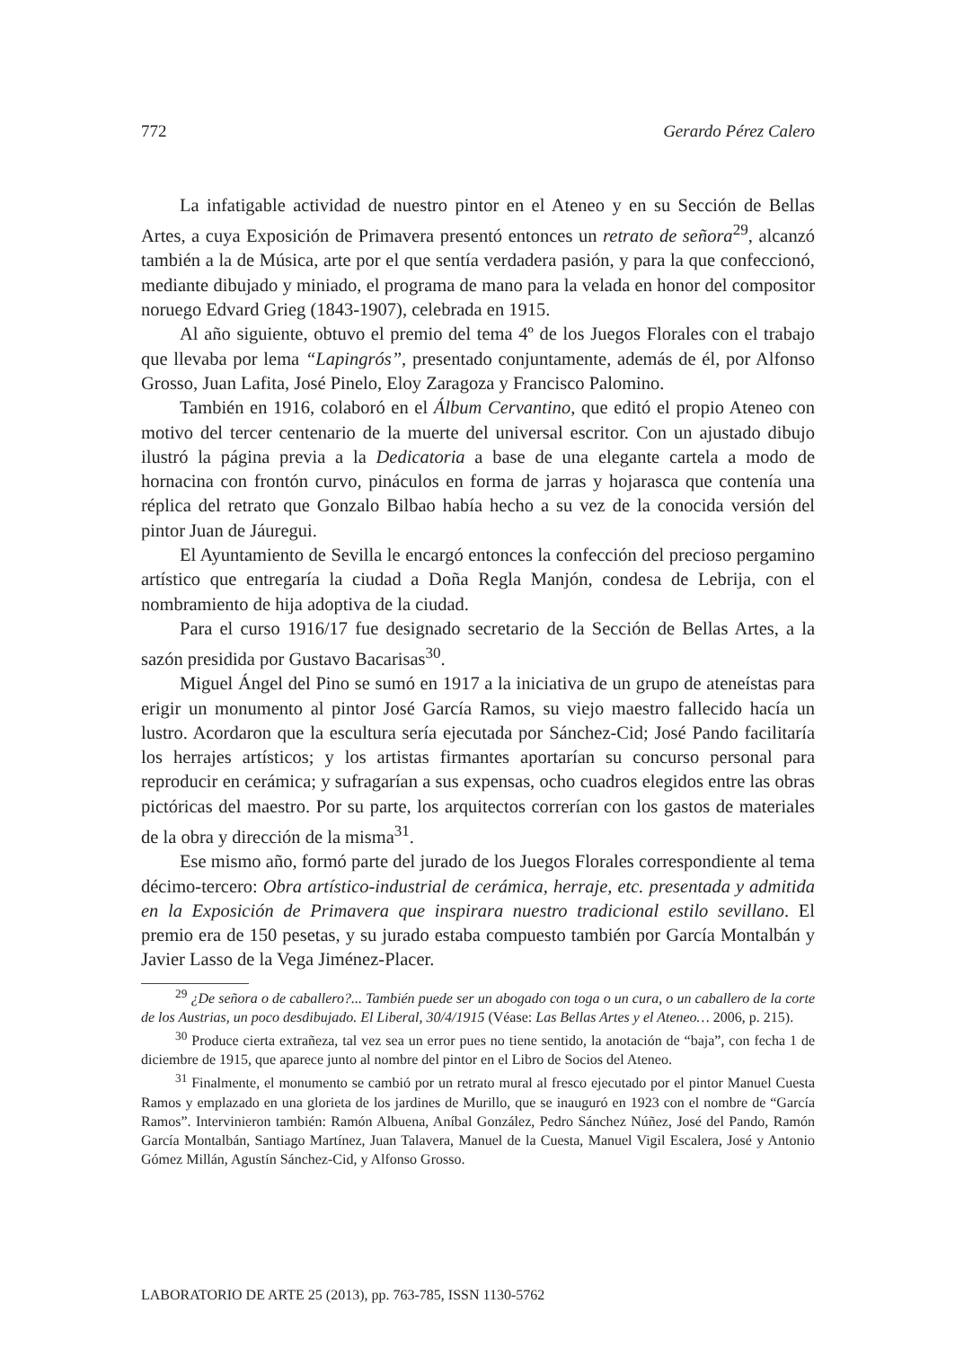772 Gerardo Pérez Calero
La infatigable actividad de nuestro pintor en el Ateneo y en su Sección de Bellas Artes, a cuya Exposición de Primavera presentó entonces un retrato de señora<sup>29</sup>, alcanzó también a la de Música, arte por el que sentía verdadera pasión, y para la que confeccionó, mediante dibujado y miniado, el programa de mano para la velada en honor del compositor noruego Edvard Grieg (1843-1907), celebrada en 1915.
Al año siguiente, obtuvo el premio del tema 4º de los Juegos Florales con el trabajo que llevaba por lema “Lapingrós”, presentado conjuntamente, además de él, por Alfonso Grosso, Juan Lafita, José Pinelo, Eloy Zaragoza y Francisco Palomino.
También en 1916, colaboró en el Álbum Cervantino, que editó el propio Ateneo con motivo del tercer centenario de la muerte del universal escritor. Con un ajustado dibujo ilustró la página previa a la Dedicatoria a base de una elegante cartela a modo de hornacina con frontón curvo, pináculos en forma de jarras y hojarasca que contenía una réplica del retrato que Gonzalo Bilbao había hecho a su vez de la conocida versión del pintor Juan de Jáuregui.
El Ayuntamiento de Sevilla le encargó entonces la confección del precioso pergamino artístico que entregaría la ciudad a Doña Regla Manjón, condesa de Lebrija, con el nombramiento de hija adoptiva de la ciudad.
Para el curso 1916/17 fue designado secretario de la Sección de Bellas Artes, a la sazón presidida por Gustavo Bacarisas<sup>30</sup>.
Miguel Ángel del Pino se sumó en 1917 a la iniciativa de un grupo de ateneístas para erigir un monumento al pintor José García Ramos, su viejo maestro fallecido hacía un lustro. Acordaron que la escultura sería ejecutada por Sánchez-Cid; José Pando facilitaría los herrajes artísticos; y los artistas firmantes aportarían su concurso personal para reproducir en cerámica; y sufragarían a sus expensas, ocho cuadros elegidos entre las obras pictóricas del maestro. Por su parte, los arquitectos correrían con los gastos de materiales de la obra y dirección de la misma<sup>31</sup>.
Ese mismo año, formó parte del jurado de los Juegos Florales correspondiente al tema décimo-tercero: Obra artístico-industrial de cerámica, herraje, etc. presentada y admitida en la Exposición de Primavera que inspirara nuestro tradicional estilo sevillano. El premio era de 150 pesetas, y su jurado estaba compuesto también por García Montalbán y Javier Lasso de la Vega Jiménez-Placer.
<sup>29</sup> ¿De señora o de caballero?... También puede ser un abogado con toga o un cura, o un caballero de la corte de los Austrias, un poco desdibujado. El Liberal, 30/4/1915 (Véase: Las Bellas Artes y el Ateneo… 2006, p. 215).
<sup>30</sup> Produce cierta extrañeza, tal vez sea un error pues no tiene sentido, la anotación de “baja”, con fecha 1 de diciembre de 1915, que aparece junto al nombre del pintor en el Libro de Socios del Ateneo.
<sup>31</sup> Finalmente, el monumento se cambió por un retrato mural al fresco ejecutado por el pintor Manuel Cuesta Ramos y emplazado en una glorieta de los jardines de Murillo, que se inauguró en 1923 con el nombre de “García Ramos”. Intervinieron también: Ramón Albuena, Aníbal González, Pedro Sánchez Núñez, José del Pando, Ramón García Montalbán, Santiago Martínez, Juan Talavera, Manuel de la Cuesta, Manuel Vigil Escalera, José y Antonio Gómez Millán, Agustín Sánchez-Cid, y Alfonso Grosso.
LABORATORIO DE ARTE 25 (2013), pp. 763-785, ISSN 1130-5762